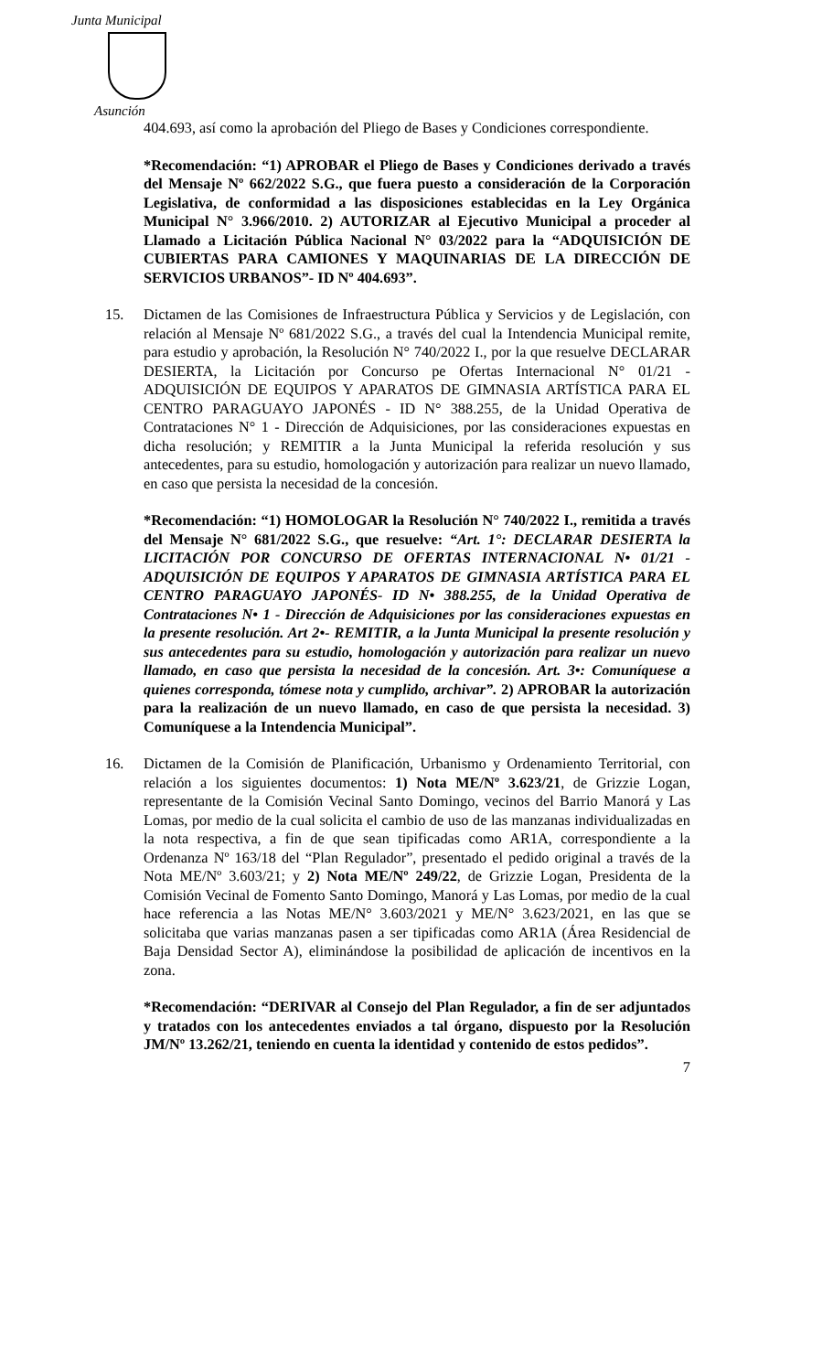Junta Municipal
Asunción
404.693, así como la aprobación del Pliego de Bases y Condiciones correspondiente.
*Recomendación: “1) APROBAR el Pliego de Bases y Condiciones derivado a través del Mensaje Nº 662/2022 S.G., que fuera puesto a consideración de la Corporación Legislativa, de conformidad a las disposiciones establecidas en la Ley Orgánica Municipal N° 3.966/2010. 2) AUTORIZAR al Ejecutivo Municipal a proceder al Llamado a Licitación Pública Nacional N° 03/2022 para la “ADQUISICIÓN DE CUBIERTAS PARA CAMIONES Y MAQUINARIAS DE LA DIRECCIÓN DE SERVICIOS URBANOS”- ID Nº 404.693”.
15. Dictamen de las Comisiones de Infraestructura Pública y Servicios y de Legislación, con relación al Mensaje Nº 681/2022 S.G., a través del cual la Intendencia Municipal remite, para estudio y aprobación, la Resolución N° 740/2022 I., por la que resuelve DECLARAR DESIERTA, la Licitación por Concurso pe Ofertas Internacional N° 01/21 - ADQUISICIÓN DE EQUIPOS Y APARATOS DE GIMNASIA ARTÍSTICA PARA EL CENTRO PARAGUAYO JAPONÉS - ID N° 388.255, de la Unidad Operativa de Contrataciones N° 1 - Dirección de Adquisiciones, por las consideraciones expuestas en dicha resolución; y REMITIR a la Junta Municipal la referida resolución y sus antecedentes, para su estudio, homologación y autorización para realizar un nuevo llamado, en caso que persista la necesidad de la concesión.
*Recomendación: “1) HOMOLOGAR la Resolución N° 740/2022 I., remitida a través del Mensaje N° 681/2022 S.G., que resuelve: “Art. 1°: DECLARAR DESIERTA la LICITACIÓN POR CONCURSO DE OFERTAS INTERNACIONAL N• 01/21 - ADQUISICIÓN DE EQUIPOS Y APARATOS DE GIMNASIA ARTÍSTICA PARA EL CENTRO PARAGUAYO JAPONÉS- ID N• 388.255, de la Unidad Operativa de Contrataciones N• 1 - Dirección de Adquisiciones por las consideraciones expuestas en la presente resolución. Art 2•- REMITIR, a la Junta Municipal la presente resolución y sus antecedentes para su estudio, homologación y autorización para realizar un nuevo llamado, en caso que persista la necesidad de la concesión. Art. 3•: Comuníquese a quienes corresponda, tómese nota y cumplido, archivar”. 2) APROBAR la autorización para la realización de un nuevo llamado, en caso de que persista la necesidad. 3) Comuníquese a la Intendencia Municipal”.
16. Dictamen de la Comisión de Planificación, Urbanismo y Ordenamiento Territorial, con relación a los siguientes documentos: 1) Nota ME/Nº 3.623/21, de Grizzie Logan, representante de la Comisión Vecinal Santo Domingo, vecinos del Barrio Manorá y Las Lomas, por medio de la cual solicita el cambio de uso de las manzanas individualizadas en la nota respectiva, a fin de que sean tipificadas como AR1A, correspondiente a la Ordenanza Nº 163/18 del “Plan Regulador”, presentado el pedido original a través de la Nota ME/Nº 3.603/21; y 2) Nota ME/Nº 249/22, de Grizzie Logan, Presidenta de la Comisión Vecinal de Fomento Santo Domingo, Manorá y Las Lomas, por medio de la cual hace referencia a las Notas ME/N° 3.603/2021 y ME/N° 3.623/2021, en las que se solicitaba que varias manzanas pasen a ser tipificadas como AR1A (Área Residencial de Baja Densidad Sector A), eliminándose la posibilidad de aplicación de incentivos en la zona.
*Recomendación: “DERIVAR al Consejo del Plan Regulador, a fin de ser adjuntados y tratados con los antecedentes enviados a tal órgano, dispuesto por la Resolución JM/Nº 13.262/21, teniendo en cuenta la identidad y contenido de estos pedidos”.
7